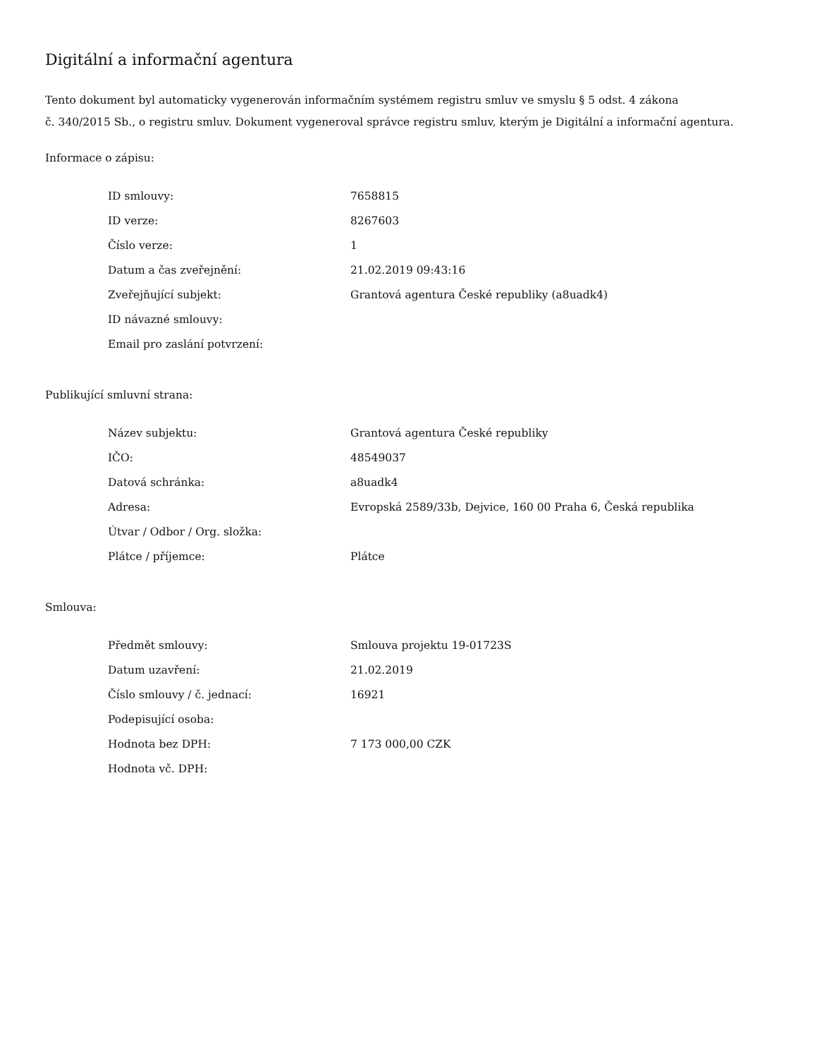Digitální a informační agentura
Tento dokument byl automaticky vygenerován informačním systémem registru smluv ve smyslu § 5 odst. 4 zákona
č. 340/2015 Sb., o registru smluv. Dokument vygeneroval správce registru smluv, kterým je Digitální a informační agentura.
Informace o zápisu:
| ID smlouvy: | 7658815 |
| ID verze: | 8267603 |
| Číslo verze: | 1 |
| Datum a čas zveřejnění: | 21.02.2019 09:43:16 |
| Zveřejňující subjekt: | Grantová agentura České republiky (a8uadk4) |
| ID návazné smlouvy: | |
| Email pro zaslání potvrzení: | |
Publikující smluvní strana:
| Název subjektu: | Grantová agentura České republiky |
| IČO: | 48549037 |
| Datová schránka: | a8uadk4 |
| Adresa: | Evropská 2589/33b, Dejvice, 160 00 Praha 6, Česká republika |
| Útvar / Odbor / Org. složka: | |
| Plátce / příjemce: | Plátce |
Smlouva:
| Předmět smlouvy: | Smlouva projektu 19-01723S |
| Datum uzavření: | 21.02.2019 |
| Číslo smlouvy / č. jednací: | 16921 |
| Podepisující osoba: | |
| Hodnota bez DPH: | 7 173 000,00 CZK |
| Hodnota vč. DPH: | |